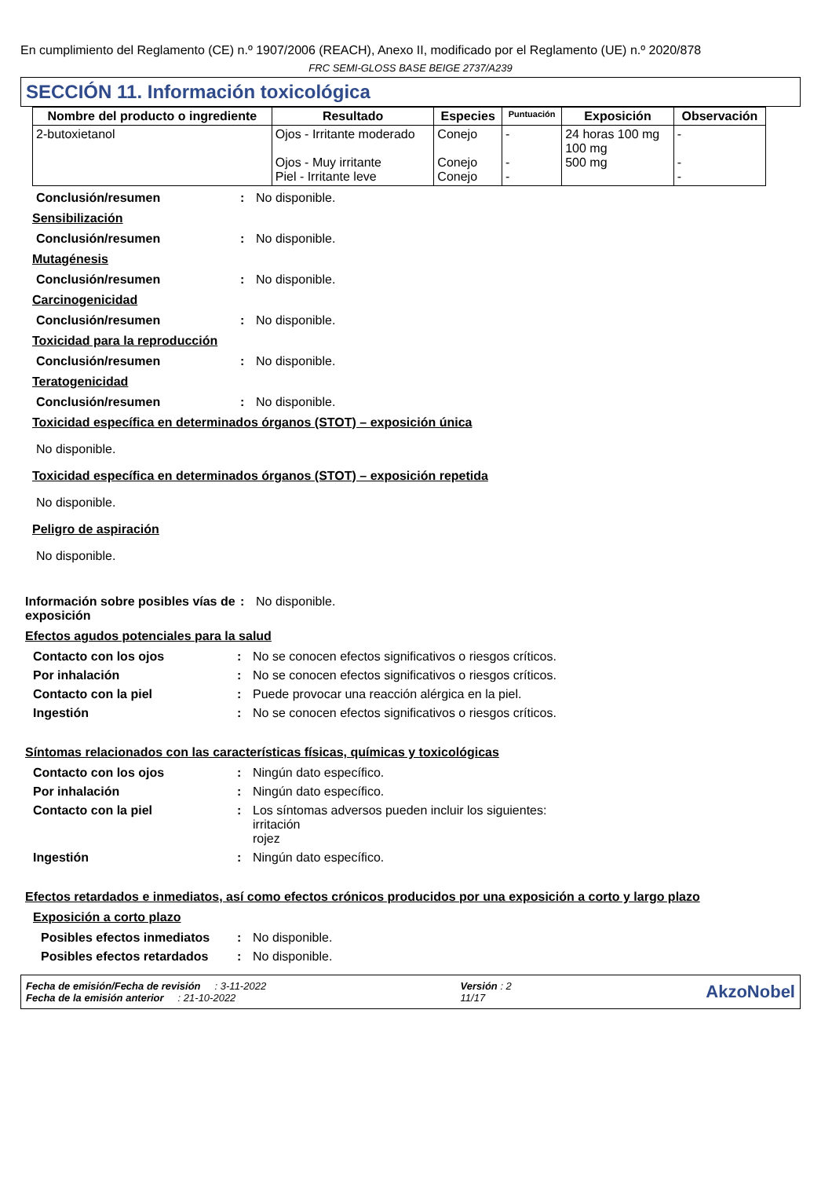En cumplimiento del Reglamento (CE) n.º 1907/2006 (REACH), Anexo II, modificado por el Reglamento (UE) n.º 2020/878
FRC SEMI-GLOSS BASE BEIGE 2737/A239
SECCIÓN 11. Información toxicológica
| Nombre del producto o ingrediente | Resultado | Especies | Puntuación | Exposición | Observación |
| --- | --- | --- | --- | --- | --- |
| 2-butoxietanol | Ojos - Irritante moderado Ojos - Muy irritante Piel - Irritante leve | Conejo Conejo Conejo | - - - | 24 horas 100 mg 100 mg 500 mg | - - - |
Conclusión/resumen : No disponible.
Sensibilización
Conclusión/resumen : No disponible.
Mutagénesis
Conclusión/resumen : No disponible.
Carcinogenicidad
Conclusión/resumen : No disponible.
Toxicidad para la reproducción
Conclusión/resumen : No disponible.
Teratogenicidad
Conclusión/resumen : No disponible.
Toxicidad específica en determinados órganos (STOT) – exposición única
No disponible.
Toxicidad específica en determinados órganos (STOT) – exposición repetida
No disponible.
Peligro de aspiración
No disponible.
Información sobre posibles vías de exposición
: No disponible.
Efectos agudos potenciales para la salud
Contacto con los ojos : No se conocen efectos significativos o riesgos críticos.
Por inhalación : No se conocen efectos significativos o riesgos críticos.
Contacto con la piel : Puede provocar una reacción alérgica en la piel.
Ingestión : No se conocen efectos significativos o riesgos críticos.
Síntomas relacionados con las características físicas, químicas y toxicológicas
Contacto con los ojos : Ningún dato específico.
Por inhalación : Ningún dato específico.
Contacto con la piel : Los síntomas adversos pueden incluir los siguientes:
irritación
rojez
Ingestión : Ningún dato específico.
Efectos retardados e inmediatos, así como efectos crónicos producidos por una exposición a corto y largo plazo
Exposición a corto plazo
Posibles efectos inmediatos
: No disponible.
Posibles efectos retardados
: No disponible.
Fecha de emisión/Fecha de revisión : 3-11-2022
Fecha de la emisión anterior : 21-10-2022
Versión : 2
11/17
AkzoNobel